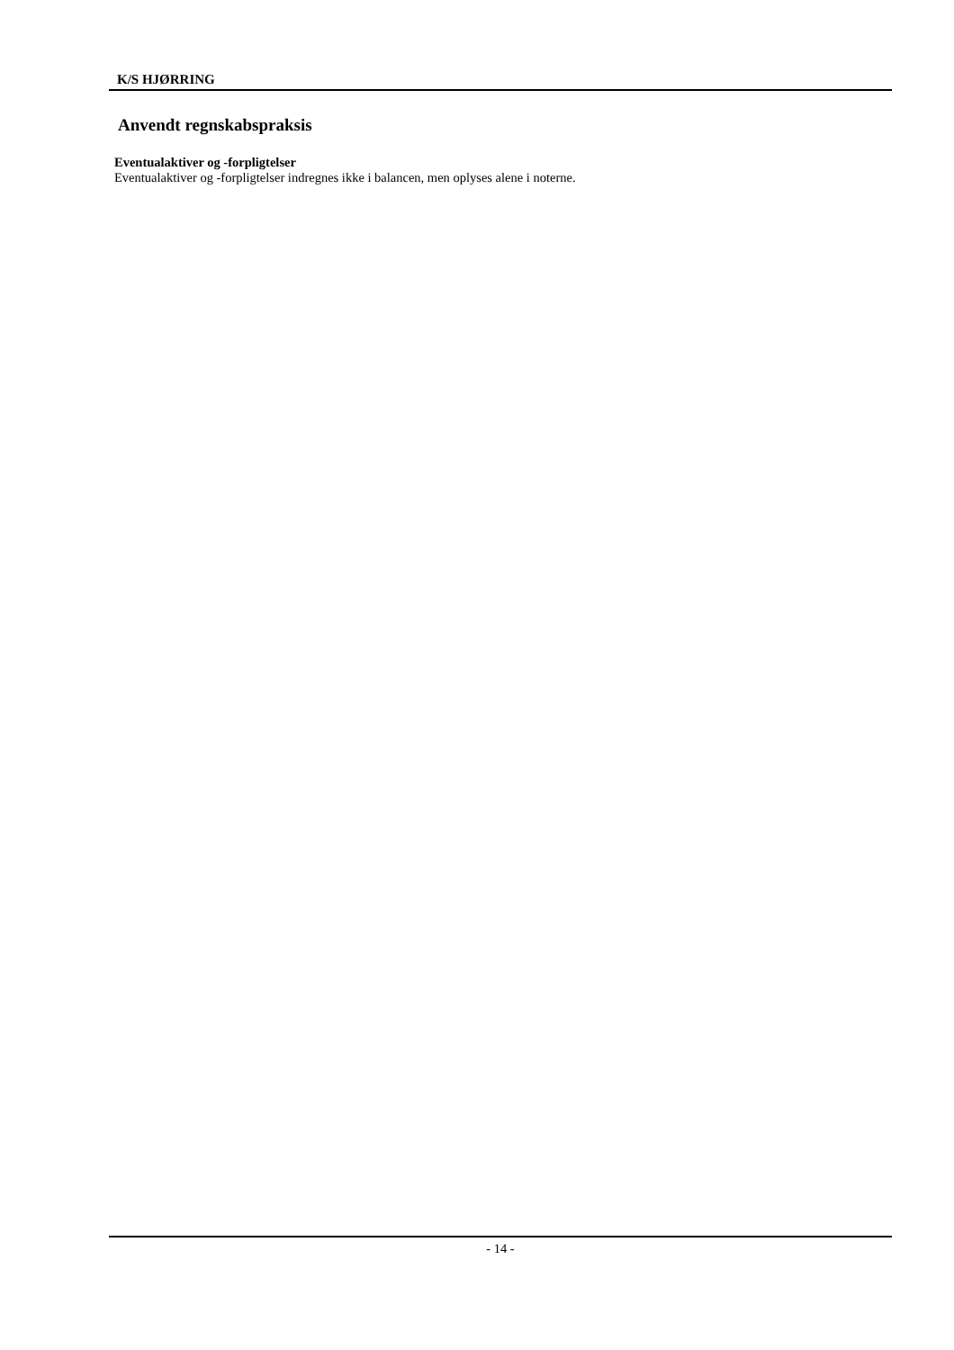K/S HJØRRING
Anvendt regnskabspraksis
Eventualaktiver og -forpligtelser
Eventualaktiver og -forpligtelser indregnes ikke i balancen, men oplyses alene i noterne.
- 14 -